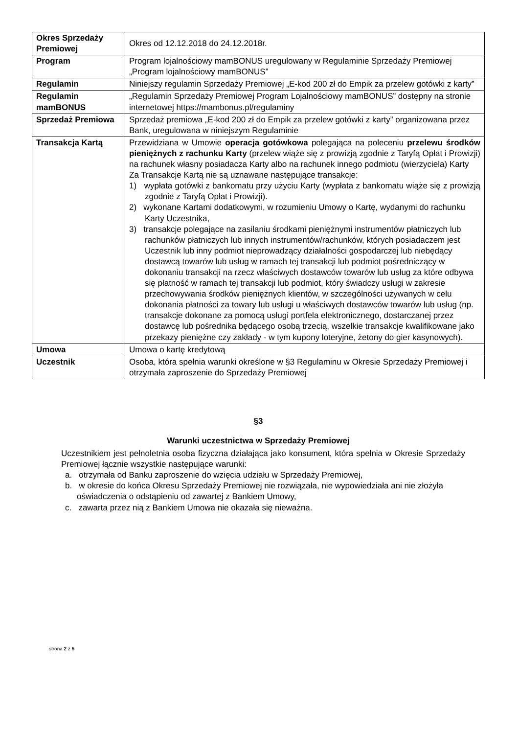| Okres Sprzedaży Premiowej | Okres od 12.12.2018 do 24.12.2018r. |
| Program | Program lojalnościowy mamBONUS uregulowany w Regulaminie Sprzedaży Premiowej „Program lojalnościowy mamBONUS” |
| Regulamin | Niniejszy regulamin Sprzedaży Premiowej „E-kod 200 zł do Empik za przelew gotówki z karty” |
| Regulamin mamBONUS | „Regulamin Sprzedaży Premiowej Program Lojalnościowy mamBONUS” dostępny na stronie internetowej https://mambonus.pl/regulaminy |
| Sprzedaż Premiowa | Sprzedaż premiowa „E-kod 200 zł do Empik za przelew gotówki z karty” organizowana przez Bank, uregulowana w niniejszym Regulaminie |
| Transakcja Kartą | Przewidziana w Umowie operacja gotówkowa polegająca na poleceniu przelewu środków pieniężnych z rachunku Karty (przelew wiąże się z prowizją zgodnie z Taryfą Opłat i Prowizji) na rachunek własny posiadacza Karty albo na rachunek innego podmiotu (wierzyciela) Karty Za Transakcje Kartą nie są uznawane następujące transakcje: 1) wypłata gotówki z bankomatu przy użyciu Karty (wypłata z bankomatu wiąże się z prowizją zgodnie z Taryfą Opłat i Prowizji). 2) wykonane Kartami dodatkowymi, w rozumieniu Umowy o Kartę, wydanymi do rachunku Karty Uczestnika, 3) transakcje polegające na zasilaniu środkami pieniężnymi instrumentów płatniczych lub rachunków płatniczych lub innych instrumentów/rachunków, których posiadaczem jest Uczestnik lub inny podmiot nieprowadzący działalności gospodarczej lub niebędący dostawcą towarów lub usług w ramach tej transakcji lub podmiot pośredniczący w dokonaniu transakcji na rzecz właściwych dostawców towarów lub usług za które odbywa się płatność w ramach tej transakcji lub podmiot, który świadczy usługi w zakresie przechowywania środków pieniężnych klientów, w szczególności używanych w celu dokonania płatności za towary lub usługi u właściwych dostawców towarów lub usług (np. transakcje dokonane za pomocą usługi portfela elektronicznego, dostarczanej przez dostawcę lub pośrednika będącego osobą trzecią, wszelkie transakcje kwalifikowane jako przekazy pieniężne czy zakłady - w tym kupony loteryjne, żetony do gier kasynowych). |
| Umowa | Umowa o kartę kredytową |
| Uczestnik | Osoba, która spełnia warunki określone w §3 Regulaminu w Okresie Sprzedaży Premiowej i otrzymała zaproszenie do Sprzedaży Premiowej |
§3
Warunki uczestnictwa w Sprzedaży Premiowej
Uczestnikiem jest pełnoletnia osoba fizyczna działająca jako konsument, która spełnia w Okresie Sprzedaży Premiowej łącznie wszystkie następujące warunki:
a. otrzymała od Banku zaproszenie do wzięcia udziału w Sprzedaży Premiowej,
b. w okresie do końca Okresu Sprzedaży Premiowej nie rozwiązała, nie wypowiedziała ani nie złożyła oświadczenia o odstąpieniu od zawartej z Bankiem Umowy,
c. zawarta przez nią z Bankiem Umowa nie okazała się nieważna.
strona 2 z 5